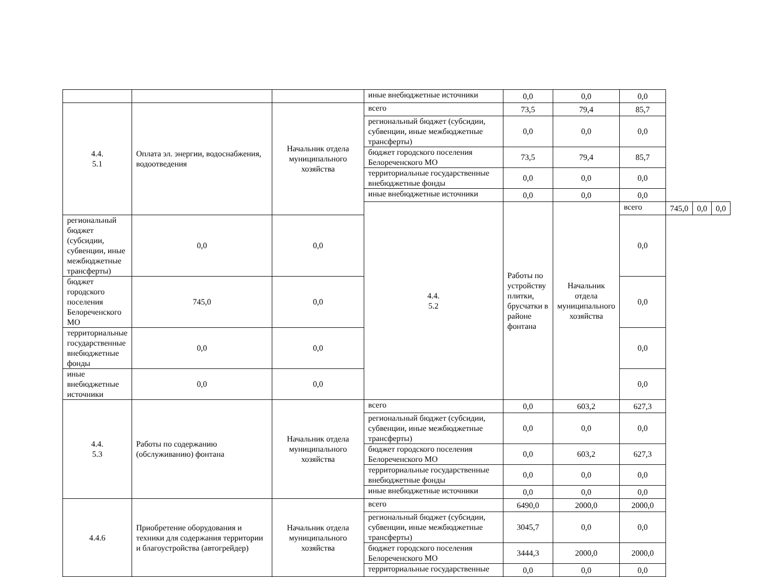| | | | иные внебюджетные источники | 0,0 | 0,0 | 0,0 | | | |
| 4.4. 5.1 | Оплата эл. энергии, водоснабжения, водоотведения | Начальник отдела муниципального хозяйства | всего | 73,5 | 79,4 | 85,7 | | | |
| | | | региональный бюджет (субсидии, субвенции, иные межбюджетные трансферты) | 0,0 | 0,0 | 0,0 | | | |
| | | | бюджет городского поселения Белореченского МО | 73,5 | 79,4 | 85,7 | | | |
| | | | территориальные государственные внебюджетные фонды | 0,0 | 0,0 | 0,0 | | | |
| | | | иные внебюджетные источники | 0,0 | 0,0 | 0,0 | | | |
| | | | 4.4. 5.2 | Работы по устройству плитки, брусчатки в районе фонтана | Начальник отдела муниципального хозяйства | всего | 745,0 | 0,0 | 0,0 |
| региональный бюджет (субсидии, субвенции, иные межбюджетные трансферты) | 0,0 | 0,0 | | | | 0,0 | | | |
| бюджет городского поселения Белореченского МО | 745,0 | 0,0 | | | | 0,0 | | | |
| территориальные государственные внебюджетные фонды | 0,0 | 0,0 | | | | 0,0 | | | |
| иные внебюджетные источники | 0,0 | 0,0 | | | | 0,0 | | | |
| 4.4. 5.3 | Работы по содержанию (обслуживанию) фонтана | Начальник отдела муниципального хозяйства | всего | 0,0 | 603,2 | 627,3 | | | |
| | | | региональный бюджет (субсидии, субвенции, иные межбюджетные трансферты) | 0,0 | 0,0 | 0,0 | | | |
| | | | бюджет городского поселения Белореченского МО | 0,0 | 603,2 | 627,3 | | | |
| | | | территориальные государственные внебюджетные фонды | 0,0 | 0,0 | 0,0 | | | |
| | | | иные внебюджетные источники | 0,0 | 0,0 | 0,0 | | | |
| 4.4.6 | Приобретение оборудования и техники для содержания территории и благоустройства (автогрейдер) | Начальник отдела муниципального хозяйства | всего | 6490,0 | 2000,0 | 2000,0 | | | |
| | | | региональный бюджет (субсидии, субвенции, иные межбюджетные трансферты) | 3045,7 | 0,0 | 0,0 | | | |
| | | | бюджет городского поселения Белореченского МО | 3444,3 | 2000,0 | 2000,0 | | | |
| | | | территориальные государственные | 0,0 | 0,0 | 0,0 | | | |